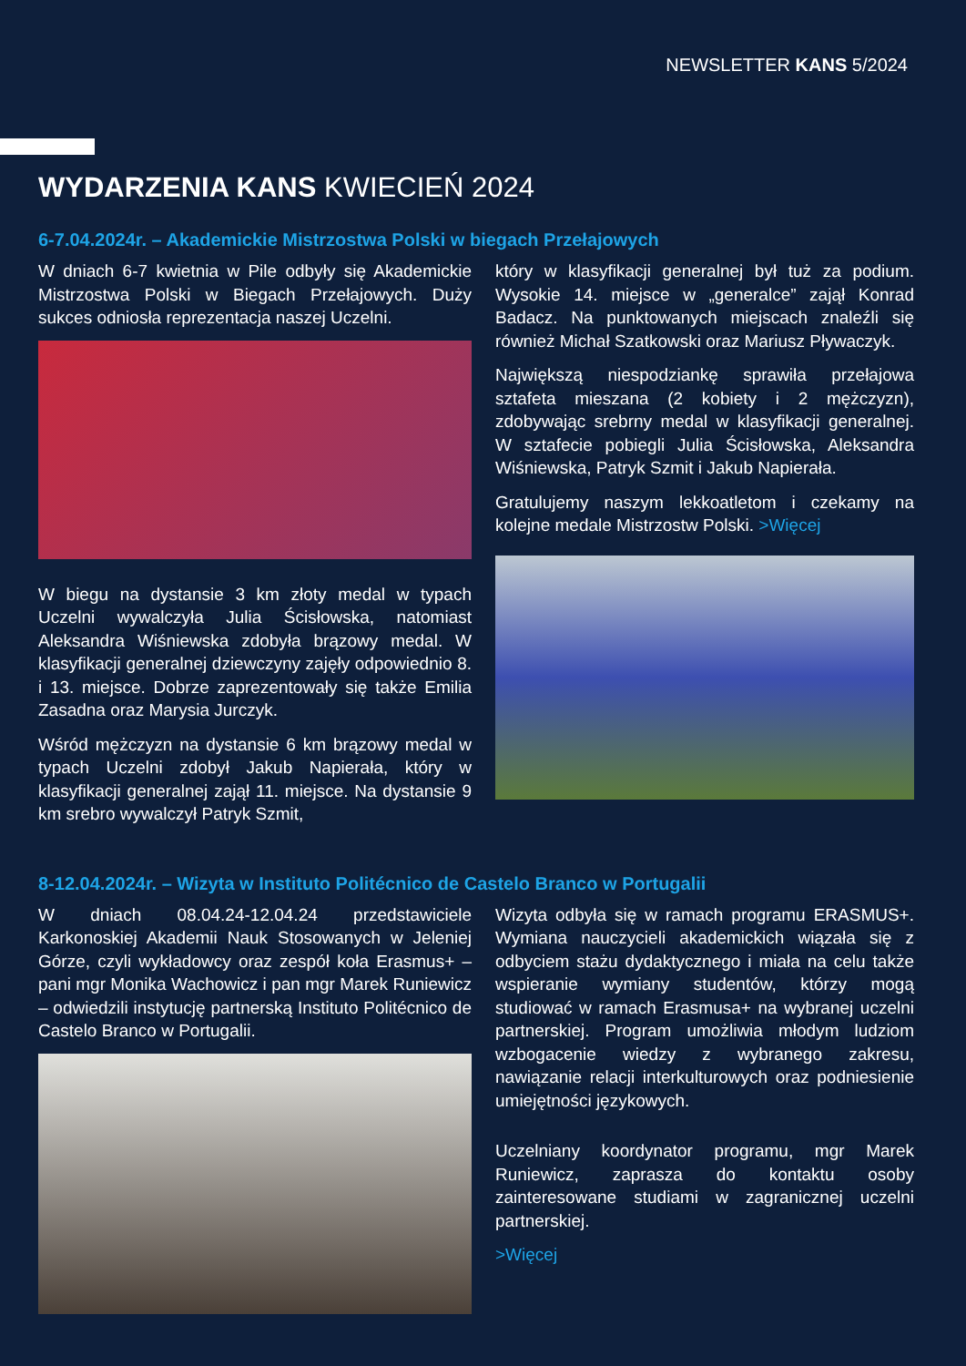NEWSLETTER KANS 5/2024
WYDARZENIA KANS KWIECIEŃ 2024
6-7.04.2024r. – Akademickie Mistrzostwa Polski w biegach Przełajowych
W dniach 6-7 kwietnia w Pile odbyły się Akademickie Mistrzostwa Polski w Biegach Przełajowych. Duży sukces odniosła reprezentacja naszej Uczelni.
W biegu na dystansie 3 km złoty medal w typach Uczelni wywalczyła Julia Ścisłowska, natomiast Aleksandra Wiśniewska zdobyła brązowy medal. W klasyfikacji generalnej dziewczyny zajęły odpowiednio 8. i 13. miejsce. Dobrze zaprezentowały się także Emilia Zasadna oraz Marysia Jurczyk.
Wśród mężczyzn na dystansie 6 km brązowy medal w typach Uczelni zdobył Jakub Napierała, który w klasyfikacji generalnej zajął 11. miejsce. Na dystansie 9 km srebro wywalczył Patryk Szmit,
który w klasyfikacji generalnej był tuż za podium. Wysokie 14. miejsce w „generalce” zajął Konrad Badacz. Na punktowanych miejscach znaleźli się również Michał Szatkowski oraz Mariusz Pływaczyk.
Największą niespodziankę sprawiła przełajowa sztafeta mieszana (2 kobiety i 2 mężczyzn), zdobywając srebrny medal w klasyfikacji generalnej. W sztafecie pobiegli Julia Ścisłowska, Aleksandra Wiśniewska, Patryk Szmit i Jakub Napierała.
Gratulujemy naszym lekkoatletom i czekamy na kolejne medale Mistrzostw Polski. >Więcej
8-12.04.2024r. – Wizyta w Instituto Politécnico de Castelo Branco w Portugalii
W dniach 08.04.24-12.04.24 przedstawiciele Karkonoskiej Akademii Nauk Stosowanych w Jeleniej Górze, czyli wykładowcy oraz zespół koła Erasmus+ – pani mgr Monika Wachowicz i pan mgr Marek Runiewicz – odwiedzili instytucję partnerską Instituto Politécnico de Castelo Branco w Portugalii.
Wizyta odbyła się w ramach programu ERASMUS+. Wymiana nauczycieli akademickich wiązała się z odbyciem stażu dydaktycznego i miała na celu także wspieranie wymiany studentów, którzy mogą studiować w ramach Erasmusa+ na wybranej uczelni partnerskiej. Program umożliwia młodym ludziom wzbogacenie wiedzy z wybranego zakresu, nawiązanie relacji interkulturowych oraz podniesienie umiejętności językowych.
Uczelniany koordynator programu, mgr Marek Runiewicz, zaprasza do kontaktu osoby zainteresowane studiami w zagranicznej uczelni partnerskiej.
>Więcej